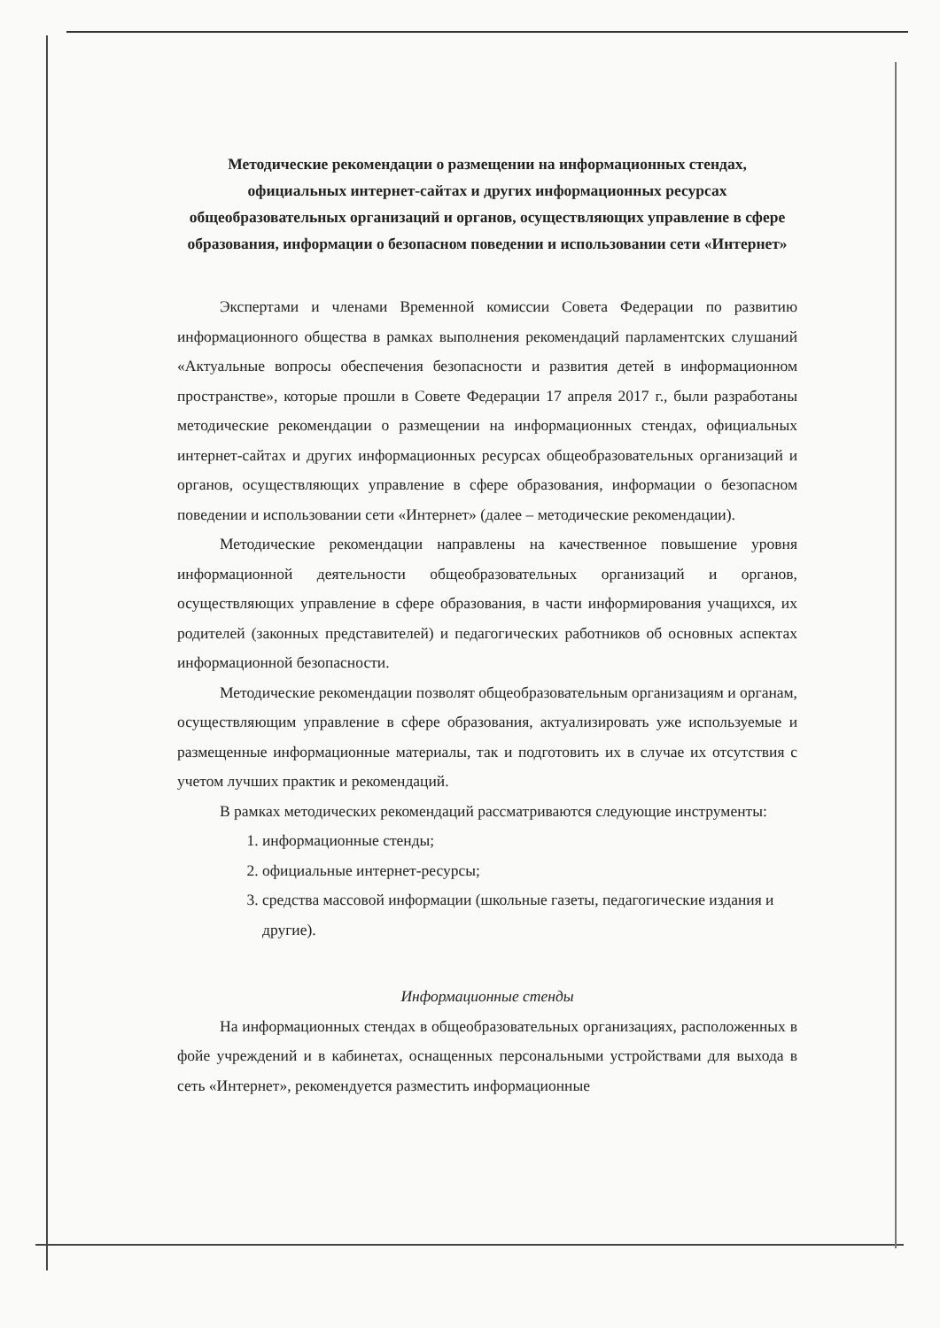Методические рекомендации о размещении на информационных стендах, официальных интернет-сайтах и других информационных ресурсах общеобразовательных организаций и органов, осуществляющих управление в сфере образования, информации о безопасном поведении и использовании сети «Интернет»
Экспертами и членами Временной комиссии Совета Федерации по развитию информационного общества в рамках выполнения рекомендаций парламентских слушаний «Актуальные вопросы обеспечения безопасности и развития детей в информационном пространстве», которые прошли в Совете Федерации 17 апреля 2017 г., были разработаны методические рекомендации о размещении на информационных стендах, официальных интернет-сайтах и других информационных ресурсах общеобразовательных организаций и органов, осуществляющих управление в сфере образования, информации о безопасном поведении и использовании сети «Интернет» (далее – методические рекомендации).
Методические рекомендации направлены на качественное повышение уровня информационной деятельности общеобразовательных организаций и органов, осуществляющих управление в сфере образования, в части информирования учащихся, их родителей (законных представителей) и педагогических работников об основных аспектах информационной безопасности.
Методические рекомендации позволят общеобразовательным организациям и органам, осуществляющим управление в сфере образования, актуализировать уже используемые и размещенные информационные материалы, так и подготовить их в случае их отсутствия с учетом лучших практик и рекомендаций.
В рамках методических рекомендаций рассматриваются следующие инструменты:
1. информационные стенды;
2. официальные интернет-ресурсы;
3. средства массовой информации (школьные газеты, педагогические издания и другие).
Информационные стенды
На информационных стендах в общеобразовательных организациях, расположенных в фойе учреждений и в кабинетах, оснащенных персональными устройствами для выхода в сеть «Интернет», рекомендуется разместить информационные